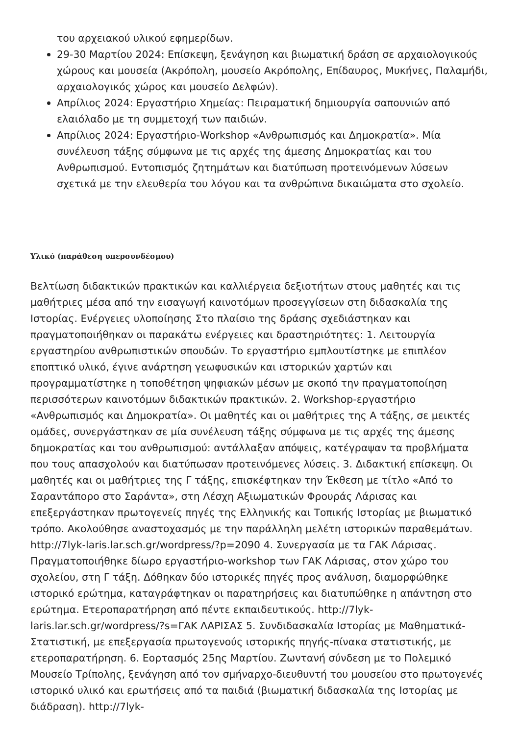του αρχειακού υλικού εφημερίδων.
29-30 Μαρτίου 2024: Επίσκεψη, ξενάγηση και βιωματική δράση σε αρχαιολογικούς χώρους και μουσεία (Ακρόπολη, μουσείο Ακρόπολης, Επίδαυρος, Μυκήνες, Παλαμήδι, αρχαιολογικός χώρος και μουσείο Δελφών).
Απρίλιος 2024: Εργαστήριο Χημείας: Πειραματική δημιουργία σαπουνιών από ελαιόλαδο με τη συμμετοχή των παιδιών.
Απρίλιος 2024: Εργαστήριο-Workshop «Ανθρωπισμός και Δημοκρατία». Μία συνέλευση τάξης σύμφωνα με τις αρχές της άμεσης Δημοκρατίας και του Ανθρωπισμού. Εντοπισμός ζητημάτων και διατύπωση προτεινόμενων λύσεων σχετικά με την ελευθερία του λόγου και τα ανθρώπινα δικαιώματα στο σχολείο.
Υλικό (παράθεση υπερσυνδέσμου)
Βελτίωση διδακτικών πρακτικών και καλλιέργεια δεξιοτήτων στους μαθητές και τις μαθήτριες μέσα από την εισαγωγή καινοτόμων προσεγγίσεων στη διδασκαλία της Ιστορίας. Ενέργειες υλοποίησης Στο πλαίσιο της δράσης σχεδιάστηκαν και πραγματοποιήθηκαν οι παρακάτω ενέργειες και δραστηριότητες: 1. Λειτουργία εργαστηρίου ανθρωπιστικών σπουδών. Το εργαστήριο εμπλουτίστηκε με επιπλέον εποπτικό υλικό, έγινε ανάρτηση γεωφυσικών και ιστορικών χαρτών και προγραμματίστηκε η τοποθέτηση ψηφιακών μέσων με σκοπό την πραγματοποίηση περισσότερων καινοτόμων διδακτικών πρακτικών. 2. Workshop-εργαστήριο «Ανθρωπισμός και Δημοκρατία». Οι μαθητές και οι μαθήτριες της Α τάξης, σε μεικτές ομάδες, συνεργάστηκαν σε μία συνέλευση τάξης σύμφωνα με τις αρχές της άμεσης δημοκρατίας και του ανθρωπισμού: αντάλλαξαν απόψεις, κατέγραψαν τα προβλήματα που τους απασχολούν και διατύπωσαν προτεινόμενες λύσεις. 3. Διδακτική επίσκεψη. Οι μαθητές και οι μαθήτριες της Γ τάξης, επισκέφτηκαν την Έκθεση με τίτλο «Από το Σαραντάπορο στο Σαράντα», στη Λέσχη Αξιωματικών Φρουράς Λάρισας και επεξεργάστηκαν πρωτογενείς πηγές της Ελληνικής και Τοπικής Ιστορίας με βιωματικό τρόπο. Ακολούθησε αναστοχασμός με την παράλληλη μελέτη ιστορικών παραθεμάτων. http://7lyk-laris.lar.sch.gr/wordpress/?p=2090 4. Συνεργασία με τα ΓΑΚ Λάρισας. Πραγματοποιήθηκε δίωρο εργαστήριο-workshop των ΓΑΚ Λάρισας, στον χώρο του σχολείου, στη Γ τάξη. Δόθηκαν δύο ιστορικές πηγές προς ανάλυση, διαμορφώθηκε ιστορικό ερώτημα, καταγράφτηκαν οι παρατηρήσεις και διατυπώθηκε η απάντηση στο ερώτημα. Ετεροπαρατήρηση από πέντε εκπαιδευτικούς. http://7lyk-laris.lar.sch.gr/wordpress/?s=ΓΑΚ ΛΑΡΙΣΑΣ 5. Συνδιδασκαλία Ιστορίας με Μαθηματικά-Στατιστική, με επεξεργασία πρωτογενούς ιστορικής πηγής-πίνακα στατιστικής, με ετεροπαρατήρηση. 6. Εορτασμός 25ης Μαρτίου. Ζωντανή σύνδεση με το Πολεμικό Μουσείο Τρίπολης, ξενάγηση από τον σμήναρχο-διευθυντή του μουσείου στο πρωτογενές ιστορικό υλικό και ερωτήσεις από τα παιδιά (βιωματική διδασκαλία της Ιστορίας με διάδραση). http://7lyk-